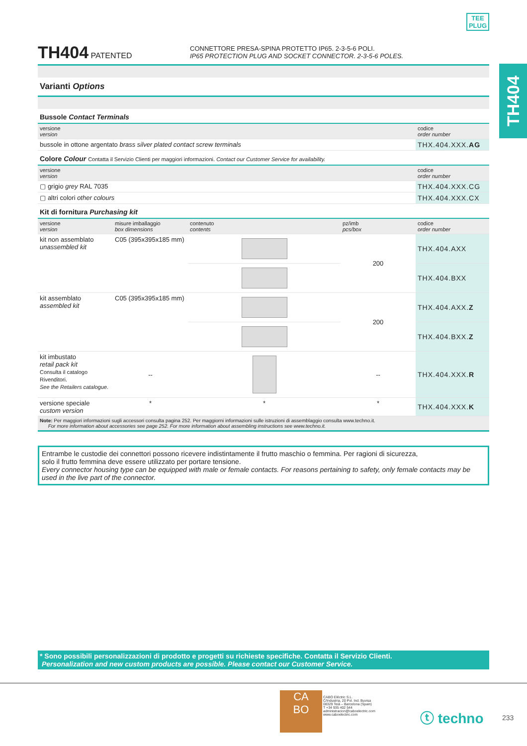TEE
PLUG
TH404
TH404 PATENTED
CONNETTORE PRESA-SPINA PROTETTO IP65. 2-3-5-6 POLI.
IP65 PROTECTION PLUG AND SOCKET CONNECTOR. 2-3-5-6 POLES.
Varianti Options
Bussole Contact Terminals
| versione version | codice order number |
| --- | --- |
| bussole in ottone argentato brass silver plated contact screw terminals | THX.404.XXX. AG |
Colore Colour Contatta il Servizio Clienti per maggiori informazioni. Contact our Customer Service for availability.
| versione version | codice order number |
| --- | --- |
| ▢ grigio grey RAL 7035 | THX.404.XXX.CG |
| ▢ altri colori other colours | THX.404.XXX.CX |
Kit di fornitura Purchasing kit
| versione version | misure imballaggio box dimensions | contenuto contents | pz/imb pcs/box | codice order number |
| --- | --- | --- | --- | --- |
| kit non assemblato unassembled kit | C05 (395x395x185 mm) | | 200 | THX.404.AXX |
| | | | | THX.404.BXX |
| kit assemblato assembled kit | C05 (395x395x185 mm) | | 200 | THX.404.AXX. Z |
| | | | | THX.404.BXX. Z |
| kit imbustato retail pack kit Consulta il catalogo Rivenditori. See the Retailers catalogue. | -- | | -- | THX.404.XXX. R |
| versione speciale custom version | * | * | * | THX.404.XXX. K |
Note: Per maggiori informazioni sugli accessori consulta pagina 252. Per maggiorni informazioni sulle istruzioni di assemblaggio consulta www.techno.it.
For more information about accessories see page 252. For more information about assembling instructions see www.techno.it.
Entrambe le custodie dei connettori possono ricevere indistintamente il frutto maschio o femmina. Per ragioni di sicurezza,
solo il frutto femmina deve essere utilizzato per portare tensione.
Every connector housing type can be equipped with male or female contacts. For reasons pertaining to safety, only female contacts may be used in the live part of the connector.
* Sono possibili personalizzazioni di prodotto e progetti su richieste specifiche. Contatta il Servizio Clienti.
Personalization and new custom products are possible. Please contact our Customer Service.
CA
BO
CABO Eléctric S.L.
C/Industria, 20 Pol. Ind. Buvisa
08329 Teià – Barcelona (Spain)
T +34 935 402 544
administracion@caboelectric.com
www.caboelectric.com
ⓣ techno 233